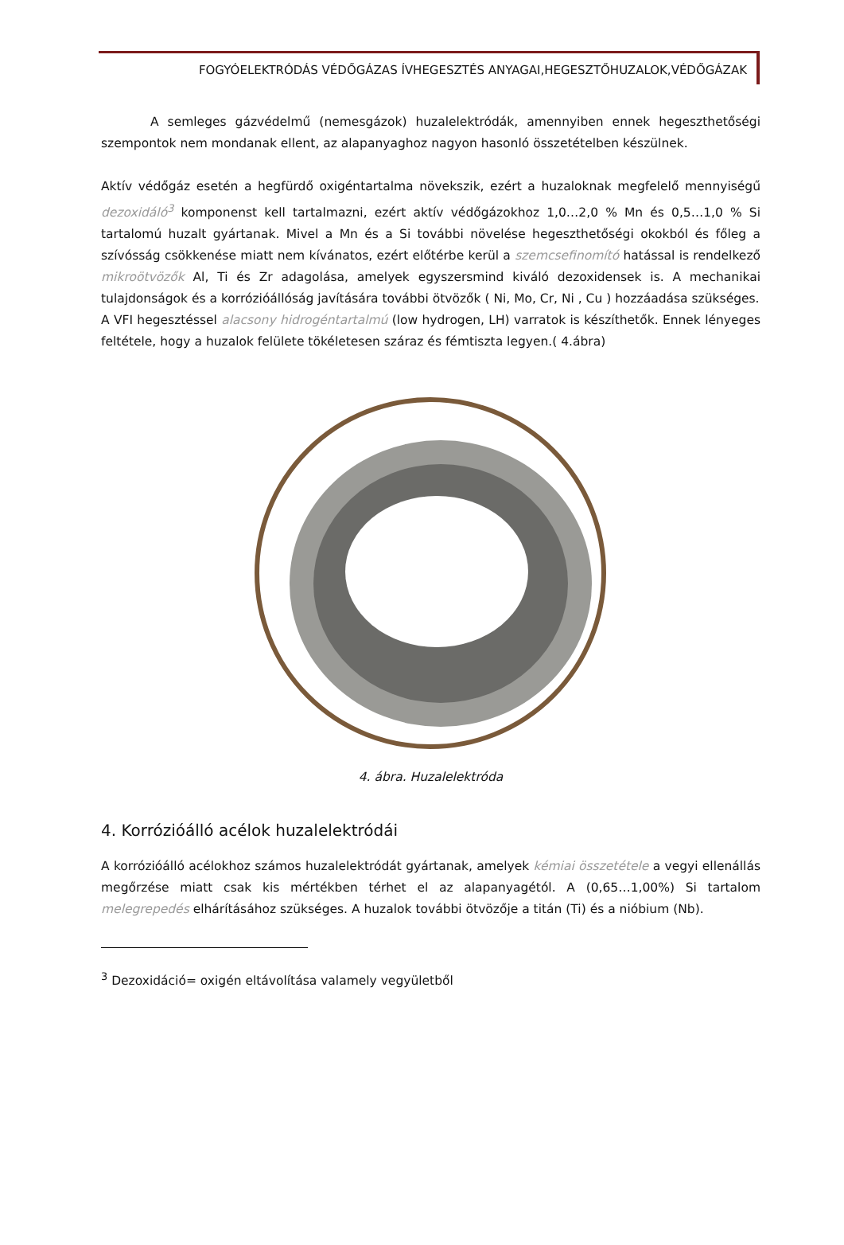FOGYÓELEKTRÓDÁS VÉDŐGÁZAS ÍVHEGESZTÉS ANYAGAI,HEGESZTŐHUZALOK,VÉDŐGÁZAK
A semleges gázvédelmű (nemesgázok) huzalelektródák, amennyiben ennek hegeszthetőségi szempontok nem mondanak ellent, az alapanyaghoz nagyon hasonló összetételben készülnek.
Aktív védőgáz esetén a hegfürdő oxigéntartalma növekszik, ezért a huzaloknak megfelelő mennyiségű dezoxidáló<sup>3</sup> komponenst kell tartalmazni, ezért aktív védőgázokhoz 1,0…2,0 % Mn és 0,5…1,0 % Si tartalomú huzalt gyártanak. Mivel a Mn és a Si további növelése hegeszthetőségi okokból és főleg a szívósság csökkenése miatt nem kívánatos, ezért előtérbe kerül a szemcsefinomító hatással is rendelkező mikroötvözők Al, Ti és Zr adagolása, amelyek egyszersmind kiváló dezoxidensek is. A mechanikai tulajdonságok és a korrózióállóság javítására további ötvözők ( Ni, Mo, Cr, Ni , Cu ) hozzáadása szükséges.
A VFI hegesztéssel alacsony hidrogéntartalmú (low hydrogen, LH) varratok is készíthetők. Ennek lényeges feltétele, hogy a huzalok felülete tökéletesen száraz és fémtiszta legyen.( 4.ábra)
4. ábra. Huzalelektróda
4. Korrózióálló acélok huzalelektródái
A korrózióálló acélokhoz számos huzalelektródát gyártanak, amelyek kémiai összetétele a vegyi ellenállás megőrzése miatt csak kis mértékben térhet el az alapanyagétól. A (0,65…1,00%) Si tartalom melegrepedés elhárításához szükséges. A huzalok további ötvözője a titán (Ti) és a nióbium (Nb).
<sup>3</sup> Dezoxidáció= oxigén eltávolítása valamely vegyületből